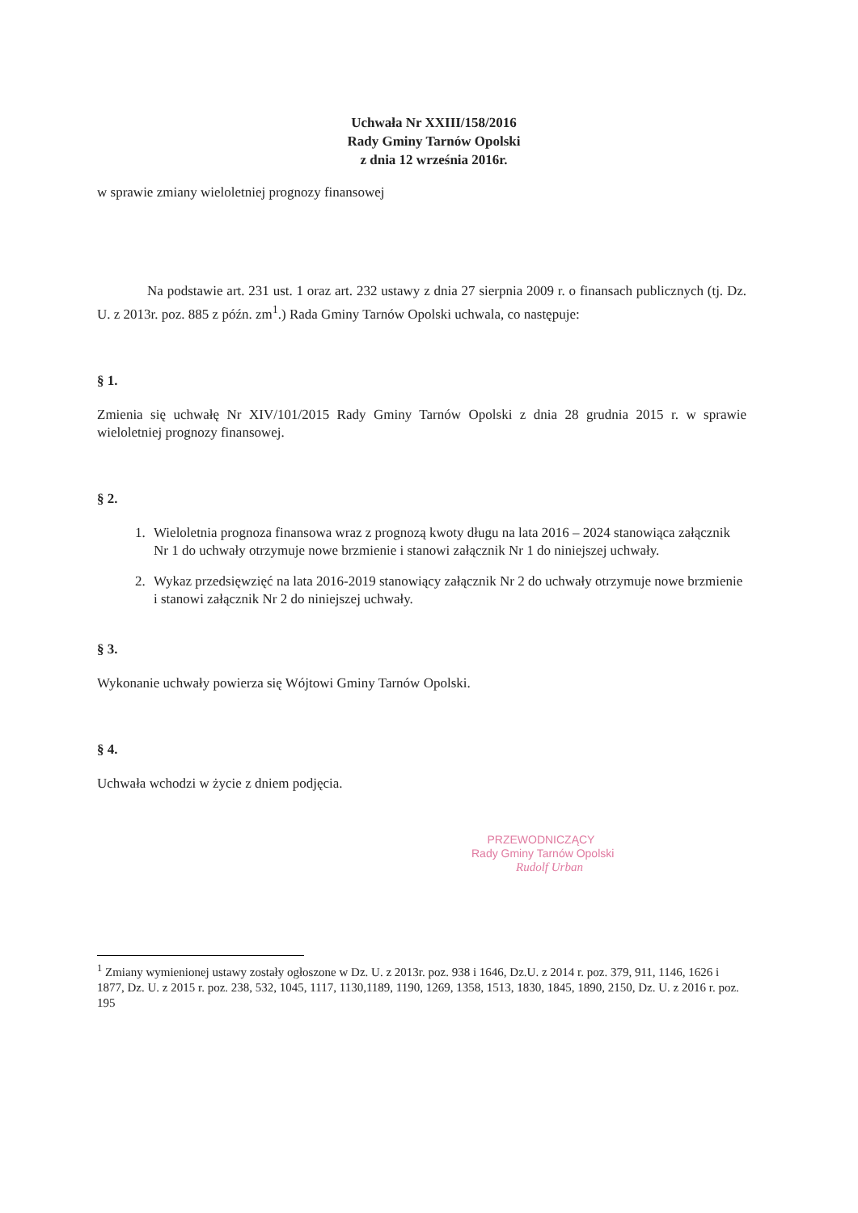Uchwała Nr XXIII/158/2016
Rady Gminy Tarnów Opolski
z dnia 12 września 2016r.
w sprawie zmiany wieloletniej prognozy finansowej
Na podstawie art. 231 ust. 1 oraz art. 232 ustawy z dnia 27 sierpnia 2009 r. o finansach publicznych (tj. Dz. U. z 2013r. poz. 885 z późn. zm<sup>1</sup>.) Rada Gminy Tarnów Opolski uchwala, co następuje:
§ 1.
Zmienia się uchwałę Nr XIV/101/2015 Rady Gminy Tarnów Opolski z dnia 28 grudnia 2015 r. w sprawie wieloletniej prognozy finansowej.
§ 2.
1. Wieloletnia prognoza finansowa wraz z prognozą kwoty długu na lata 2016 – 2024 stanowiąca załącznik Nr 1 do uchwały otrzymuje nowe brzmienie i stanowi załącznik Nr 1 do niniejszej uchwały.
2. Wykaz przedsięwzięć na lata 2016-2019 stanowiący załącznik Nr 2 do uchwały otrzymuje nowe brzmienie i stanowi załącznik Nr 2 do niniejszej uchwały.
§ 3.
Wykonanie uchwały powierza się Wójtowi Gminy Tarnów Opolski.
§ 4.
Uchwała wchodzi w życie z dniem podjęcia.
PRZEWODNICZĄCY
Rady Gminy Tarnów Opolski
Rudolf Urban
<sup>1</sup> Zmiany wymienionej ustawy zostały ogłoszone w Dz. U. z 2013r. poz. 938 i 1646, Dz.U. z 2014 r. poz. 379, 911, 1146, 1626 i 1877, Dz. U. z 2015 r. poz. 238, 532, 1045, 1117, 1130,1189, 1190, 1269, 1358, 1513, 1830, 1845, 1890, 2150, Dz. U. z 2016 r. poz. 195